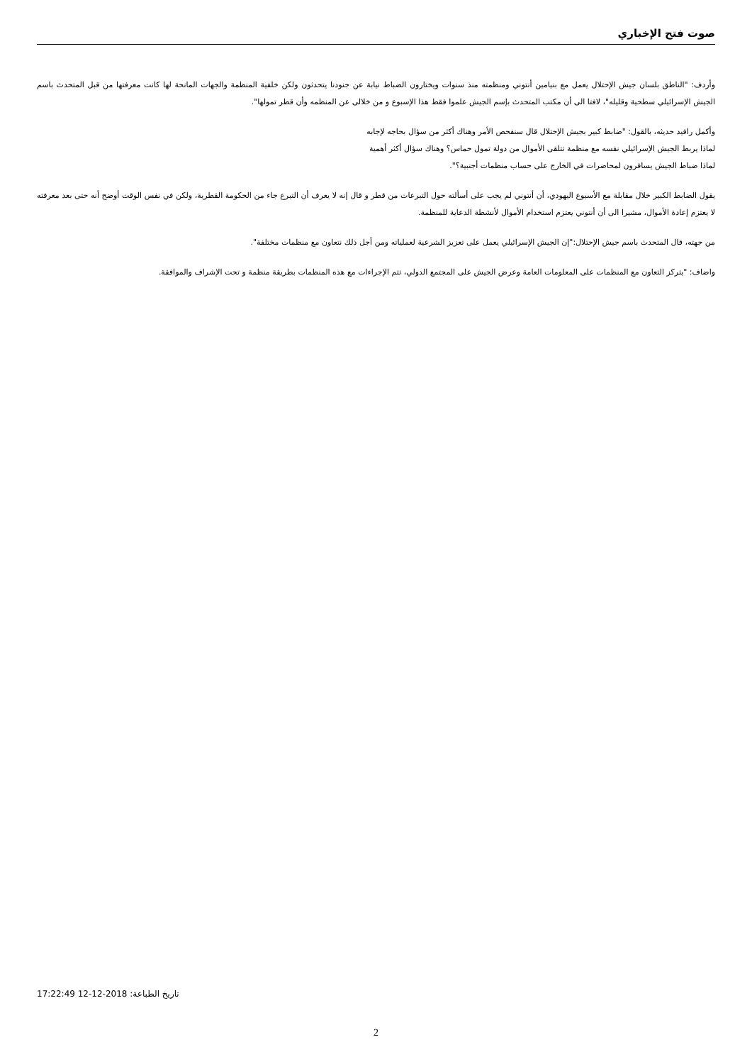صوت فتح الإخباري
وأردف: "الناطق بلسان جيش الإحتلال يعمل مع بنيامين أنتوني ومنظمته منذ سنوات ويختارون الضباط نيابة عن جنودنا يتحدثون ولكن خلفية المنظمة والجهات المانحة لها كانت معرفتها من قبل المتحدث باسم الجيش الإسرائيلي سطحية وقليله"، لافتا الى أن مكتب المتحدث بإسم الجيش علموا فقط هذا الإسبوع و من خلالى عن المنظمه وأن قطر تمولها".
وأكمل رافيد حديثه، بالقول: "ضابط كبير بجيش الإحتلال قال سنفحص الأمر وهناك أكثر من سؤال بحاجه لإجابه
لماذا يربط الجيش الإسرائيلي نفسه مع منظمة تتلقى الأموال من دولة تمول حماس؟ وهناك سؤال أكثر أهمية
لماذا ضباط الجيش يسافرون لمحاضرات في الخارج على حساب منظمات أجنبية؟".
يقول الضابط الكبير خلال مقابلة مع الأسبوع اليهودي، أن أنتوني لم يجب على أسألته حول التبرعات من قطر و قال إنه لا يعرف أن التبرع جاء من الحكومة القطرية، ولكن في نفس الوقت أوضح أنه حتى بعد معرفته لا يعتزم إعادة الأموال، مشيرا الى أن أنتوني يعتزم استخدام الأموال لأنشطة الدعاية للمنظمة.
من جهته، قال المتحدث باسم جيش الإحتلال:"إن الجيش الإسرائيلي يعمل على تعزيز الشرعية لعملياته ومن أجل ذلك نتعاون مع منظمات مختلفة".
واضاف: "يتركز التعاون مع المنظمات على المعلومات العامة وعرض الجيش على المجتمع الدولي، تتم الإجراءات مع هذه المنظمات بطريقة منظمة و تحت الإشراف والموافقة.
تاريخ الطباعة: 17:22:49 12-12-2018
2